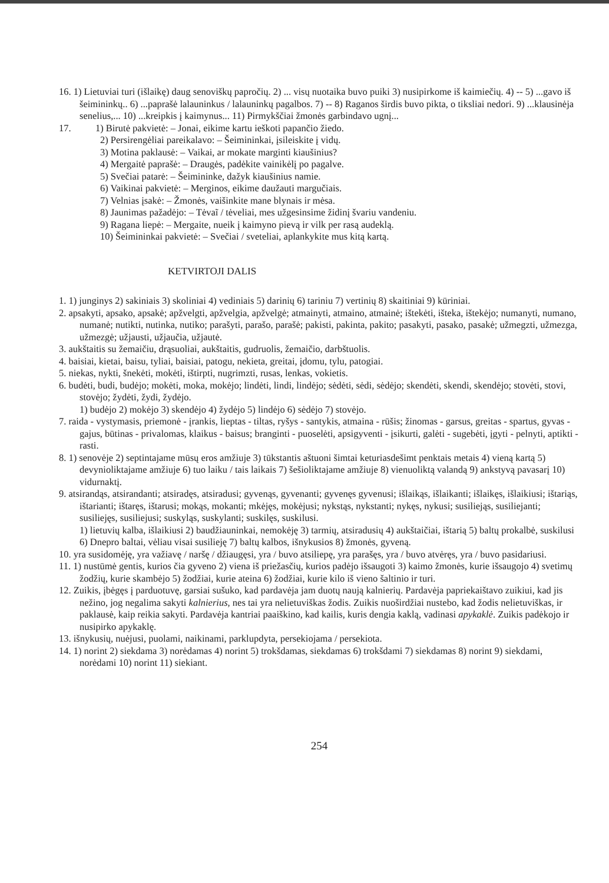16. 1) Lietuviai turi (išlaikę) daug senoviškų papročių. 2) ... visų nuotaika buvo puiki 3) nusipirkome iš kaimiečių. 4) -- 5) ...gavo iš šeimininkų.. 6) ...paprašė lalauninkus / lalauninkų pagalbos. 7) -- 8) Raganos širdis buvo pikta, o tiksliai nedori. 9) ...klausinėja senelius,... 10) ...kreipkis į kaimynus... 11) Pirmykščiai žmonės garbindavo ugnį...
17. 1) Birutė pakvietė: – Jonai, eikime kartu ieškoti papančio žiedo.
2) Persirengėliai pareikalavo: – Šeimininkai, įsileiskite į vidų.
3) Motina paklausė: – Vaikai, ar mokate marginti kiaušinius?
4) Mergaitė paprašė: – Draugės, padėkite vainikėlį po pagalve.
5) Svečiai patarė: – Šeimininke, dažyk kiaušinius namie.
6) Vaikinai pakvietė: – Merginos, eikime daužauti margučiais.
7) Velnias įsakė: – Žmonės, vaišinkite mane blynais ir mėsa.
8) Jaunimas pažadėjo: – Tėvaĩ / tėveliai, mes užgesinsime židinį švariu vandeniu.
9) Ragana liepė: – Mergaite, nueik į kaimyno pievą ir vilk per rasą audeklą.
10) Šeimininkai pakvietė: – Svečiai / sveteliai, aplankykite mus kitą kartą.
KETVIRTOJI DALIS
1. 1) junginys 2) sakiniais 3) skoliniai 4) vediniais 5) darinių 6) tariniu 7) vertinių 8) skaitiniai 9) kūriniai.
2. apsakyti, apsako, apsakė; apžvelgti, apžvelgia, apžvelgė; atmainyti, atmaino, atmainė; ištekėti, išteka, ištekėjo; numanyti, numano, numanė; nutikti, nutinka, nutiko; parašyti, parašo, parašė; pakisti, pakinta, pakito; pasakyti, pasako, pasakė; užmegzti, užmezga, užmezgė; užjausti, užjaučia, užjautė.
3. aukštaitis su žemaičiu, drąsuoliai, aukštaitis, gudruolis, žemaičio, darbštuolis.
4. baisiai, kietai, baisu, tyliai, baisiai, patogu, nekieta, greitai, įdomu, tylu, patogiai.
5. niekas, nykti, šnekėti, mokėti, ištirpti, nugrimzti, rusas, lenkas, vokietis.
6. budėti, budi, budėjo; mokėti, moka, mokėjo; lindėti, lindi, lindėjo; sėdėti, sėdi, sėdėjo; skendėti, skendi, skendėjo; stovėti, stovi, stovėjo; žydėti, žydi, žydėjo.
1) budėjo 2) mokėjo 3) skendėjo 4) žydėjo 5) lindėjo 6) sėdėjo 7) stovėjo.
7. raida - vystymasis, priemonė - įrankis, lieptas - tiltas, ryšys - santykis, atmaina - rūšis; žinomas - garsus, greitas - spartus, gyvas - gajus, būtinas - privalomas, klaikus - baisus; branginti - puoselėti, apsigyventi - įsikurti, galėti - sugebėti, įgyti - pelnyti, aptikti - rasti.
8. 1) senovėje 2) septintajame mūsų eros amžiuje 3) tūkstantis aštuoni šimtai keturiasdešimt penktais metais 4) vieną kartą 5) devynioliktajame amžiuje 6) tuo laiku / tais laikais 7) šešioliktajame amžiuje 8) vienuoliktą valandą 9) ankstyvą pavasarį 10) vidurnaktį.
9. atsirandąs, atsirandanti; atsiradęs, atsiradusi; gyvenąs, gyvenanti; gyvenęs gyvenusi; išlaikąs, išlaikanti; išlaikęs, išlaikiusi; ištariąs, ištarianti; ištaręs, ištarusi; mokąs, mokanti; mkėjęs, mokėjusi; nykstąs, nykstanti; nykęs, nykusi; susiliejąs, susiliejanti; susiliejęs, susiliejusi; suskyląs, suskylanti; suskilęs, suskilusi.
1) lietuvių kalba, išlaikiusi 2) baudžiauninkai, nemokėję 3) tarmių, atsiradusių 4) aukštaičiai, ištarią 5) baltų prokalbė, suskilusi 6) Dnepro baltai, vėliau visai susilieję 7) baltų kalbos, išnykusios 8) žmonės, gyveną.
10. yra susidomėję, yra važiavę / naršę / džiaugęsi, yra / buvo atsiliepę, yra parašęs, yra / buvo atvėręs, yra / buvo pasidariusi.
11. 1) nustūmė gentis, kurios čia gyveno 2) viena iš priežasčių, kurios padėjo išsaugoti 3) kaimo žmonės, kurie išsaugojo 4) svetimų žodžių, kurie skambėjo 5) žodžiai, kurie ateina 6) žodžiai, kurie kilo iš vieno šaltinio ir turi.
12. Zuikis, įbėgęs į parduotuvę, garsiai sušuko, kad pardavėja jam duotų naują kalnierių. Pardavėja papriekaištavo zuikiui, kad jis nežino, jog negalima sakyti kalnierius, nes tai yra nelietuviškas žodis. Zuikis nuoširdžiai nustebo, kad žodis nelietuviškas, ir paklausė, kaip reikia sakyti. Pardavėja kantriai paaiškino, kad kailis, kuris dengia kaklą, vadinasi apykaklė. Zuikis padėkojo ir nusipirko apykaklę.
13. išnykusių, nuėjusi, puolami, naikinami, parklupdyta, persekiojama / persekiota.
14. 1) norint 2) siekdama 3) norėdamas 4) norint 5) trokšdamas, siekdamas 6) trokšdami 7) siekdamas 8) norint 9) siekdami, norėdami 10) norint 11) siekiant.
254